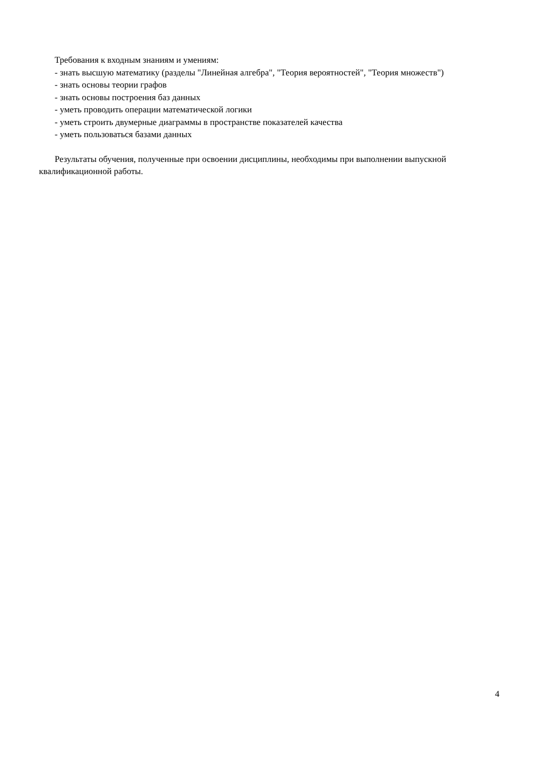Требования к входным знаниям и умениям:
- знать высшую математику (разделы "Линейная алгебра", "Теория вероятностей", "Теория множеств")
- знать основы теории графов
- знать основы построения баз данных
- уметь проводить операции математической логики
- уметь строить двумерные диаграммы в пространстве показателей качества
- уметь пользоваться базами данных
Результаты обучения, полученные при освоении дисциплины, необходимы при выполнении выпускной квалификационной работы.
4